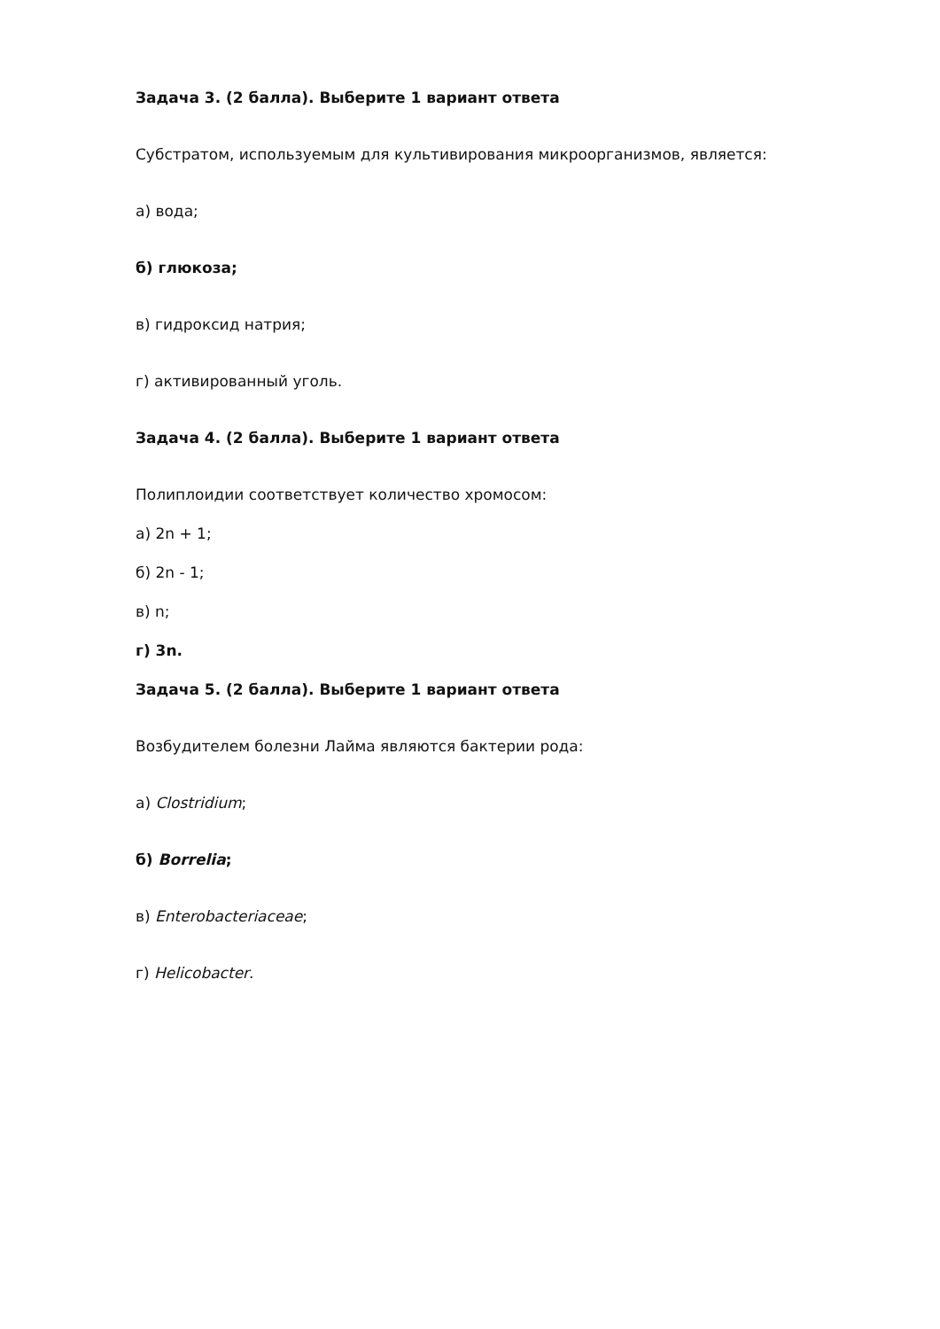Задача 3. (2 балла). Выберите 1 вариант ответа
Субстратом, используемым для культивирования микроорганизмов, является:
а) вода;
б) глюкоза;
в) гидроксид натрия;
г) активированный уголь.
Задача 4. (2 балла). Выберите 1 вариант ответа
Полиплоидии соответствует количество хромосом:
а) 2n + 1;
б) 2n - 1;
в) n;
г) 3n.
Задача 5. (2 балла). Выберите 1 вариант ответа
Возбудителем болезни Лайма являются бактерии рода:
а) Clostridium;
б) Borrelia;
в) Enterobacteriaceae;
г) Helicobacter.